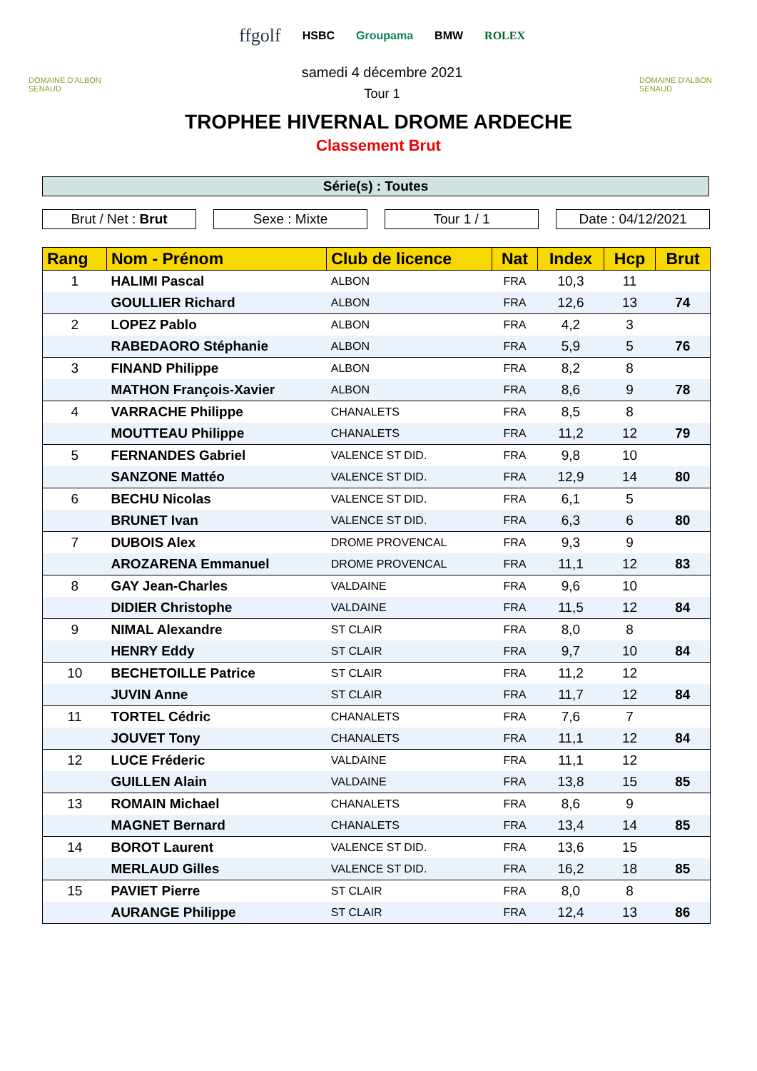DOMAINE D'ALBON SENAUD
ffgolf HSBC Groupama BMW ROLEX
samedi 4 décembre 2021
Tour 1
DOMAINE D'ALBON SENAUD
TROPHEE HIVERNAL DROME ARDECHE
Classement Brut
Série(s) : Toutes
Brut / Net : Brut Sexe : Mixte Tour 1 / 1 Date : 04/12/2021
| Rang | Nom - Prénom | Club de licence | Nat | Index | Hcp | Brut |
| --- | --- | --- | --- | --- | --- | --- |
| 1 | HALIMI Pascal | ALBON | FRA | 10,3 | 11 | |
| | GOULLIER Richard | ALBON | FRA | 12,6 | 13 | 74 |
| 2 | LOPEZ Pablo | ALBON | FRA | 4,2 | 3 | |
| | RABEDAORO Stéphanie | ALBON | FRA | 5,9 | 5 | 76 |
| 3 | FINAND Philippe | ALBON | FRA | 8,2 | 8 | |
| | MATHON François-Xavier | ALBON | FRA | 8,6 | 9 | 78 |
| 4 | VARRACHE Philippe | CHANALETS | FRA | 8,5 | 8 | |
| | MOUTTEAU Philippe | CHANALETS | FRA | 11,2 | 12 | 79 |
| 5 | FERNANDES Gabriel | VALENCE ST DID. | FRA | 9,8 | 10 | |
| | SANZONE Mattéo | VALENCE ST DID. | FRA | 12,9 | 14 | 80 |
| 6 | BECHU Nicolas | VALENCE ST DID. | FRA | 6,1 | 5 | |
| | BRUNET Ivan | VALENCE ST DID. | FRA | 6,3 | 6 | 80 |
| 7 | DUBOIS Alex | DROME PROVENCAL | FRA | 9,3 | 9 | |
| | AROZARENA Emmanuel | DROME PROVENCAL | FRA | 11,1 | 12 | 83 |
| 8 | GAY Jean-Charles | VALDAINE | FRA | 9,6 | 10 | |
| | DIDIER Christophe | VALDAINE | FRA | 11,5 | 12 | 84 |
| 9 | NIMAL Alexandre | ST CLAIR | FRA | 8,0 | 8 | |
| | HENRY Eddy | ST CLAIR | FRA | 9,7 | 10 | 84 |
| 10 | BECHETOILLE Patrice | ST CLAIR | FRA | 11,2 | 12 | |
| | JUVIN Anne | ST CLAIR | FRA | 11,7 | 12 | 84 |
| 11 | TORTEL Cédric | CHANALETS | FRA | 7,6 | 7 | |
| | JOUVET Tony | CHANALETS | FRA | 11,1 | 12 | 84 |
| 12 | LUCE Fréderic | VALDAINE | FRA | 11,1 | 12 | |
| | GUILLEN Alain | VALDAINE | FRA | 13,8 | 15 | 85 |
| 13 | ROMAIN Michael | CHANALETS | FRA | 8,6 | 9 | |
| | MAGNET Bernard | CHANALETS | FRA | 13,4 | 14 | 85 |
| 14 | BOROT Laurent | VALENCE ST DID. | FRA | 13,6 | 15 | |
| | MERLAUD Gilles | VALENCE ST DID. | FRA | 16,2 | 18 | 85 |
| 15 | PAVIET Pierre | ST CLAIR | FRA | 8,0 | 8 | |
| | AURANGE Philippe | ST CLAIR | FRA | 12,4 | 13 | 86 |